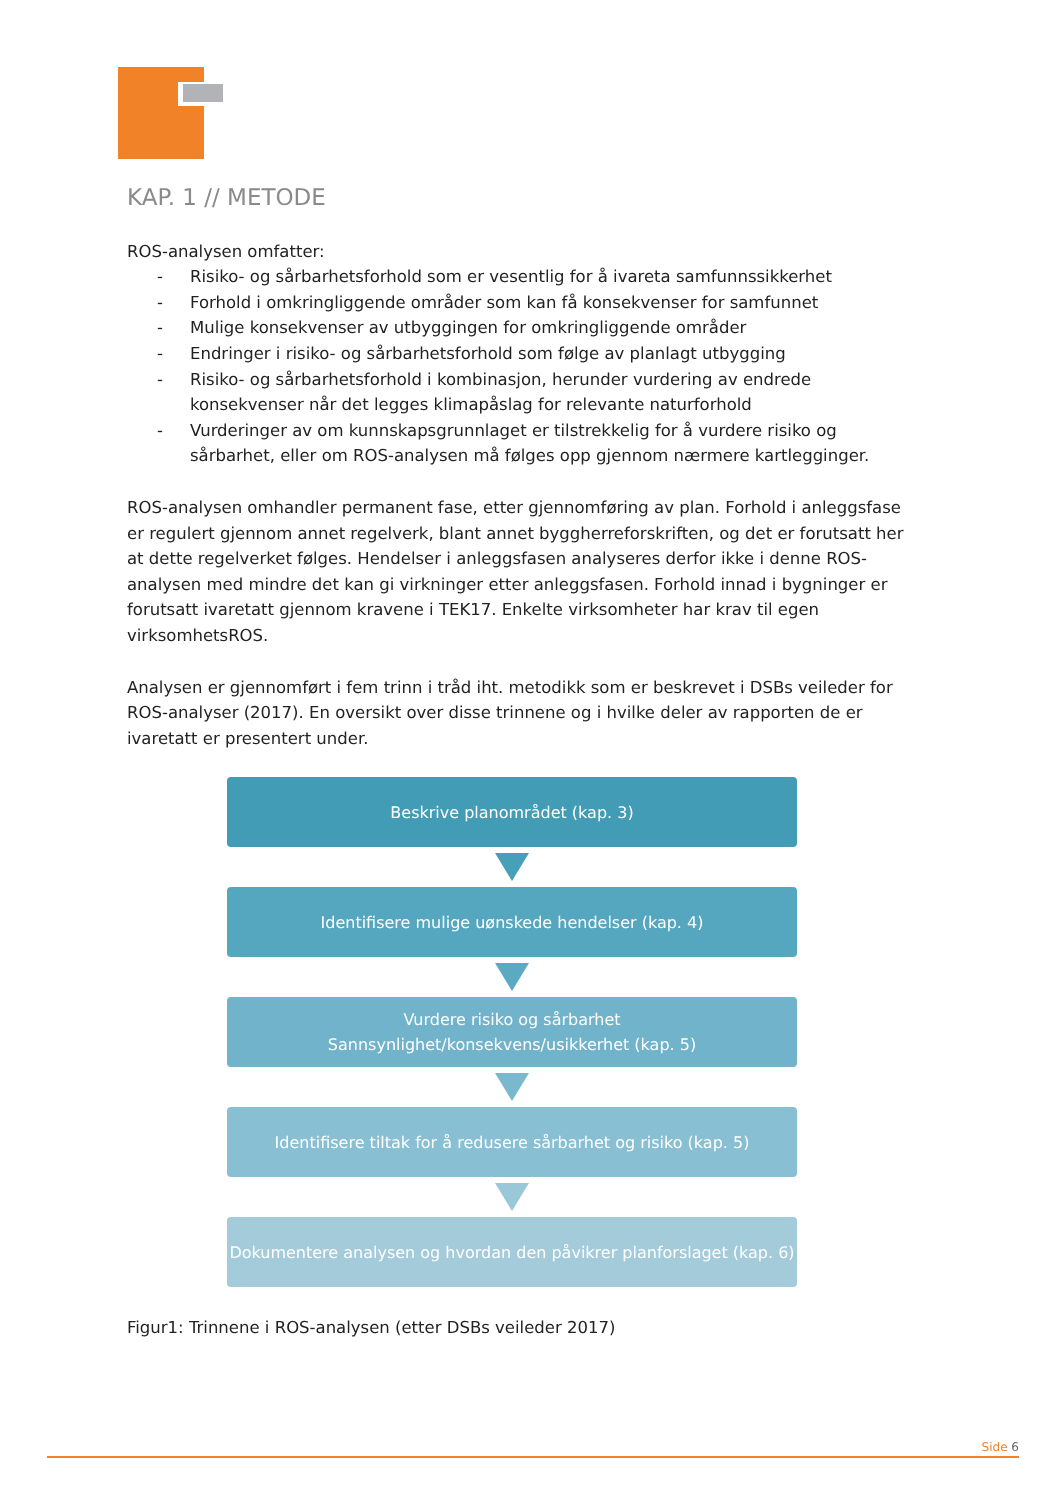KAP. 1 // METODE
ROS-analysen omfatter:
- Risiko- og sårbarhetsforhold som er vesentlig for å ivareta samfunnssikkerhet
- Forhold i omkringliggende områder som kan få konsekvenser for samfunnet
- Mulige konsekvenser av utbyggingen for omkringliggende områder
- Endringer i risiko- og sårbarhetsforhold som følge av planlagt utbygging
- Risiko- og sårbarhetsforhold i kombinasjon, herunder vurdering av endrede konsekvenser når det legges klimapåslag for relevante naturforhold
- Vurderinger av om kunnskapsgrunnlaget er tilstrekkelig for å vurdere risiko og sårbarhet, eller om ROS-analysen må følges opp gjennom nærmere kartlegginger.
ROS-analysen omhandler permanent fase, etter gjennomføring av plan. Forhold i anleggsfase er regulert gjennom annet regelverk, blant annet byggherreforskriften, og det er forutsatt her at dette regelverket følges. Hendelser i anleggsfasen analyseres derfor ikke i denne ROS-analysen med mindre det kan gi virkninger etter anleggsfasen. Forhold innad i bygninger er forutsatt ivaretatt gjennom kravene i TEK17. Enkelte virksomheter har krav til egen virksomhetsROS.
Analysen er gjennomført i fem trinn i tråd iht. metodikk som er beskrevet i DSBs veileder for ROS-analyser (2017). En oversikt over disse trinnene og i hvilke deler av rapporten de er ivaretatt er presentert under.
Beskrive planområdet (kap. 3)
Identifisere mulige uønskede hendelser (kap. 4)
Vurdere risiko og sårbarhet
Sannsynlighet/konsekvens/usikkerhet (kap. 5)
Identifisere tiltak for å redusere sårbarhet og risiko (kap. 5)
Dokumentere analysen og hvordan den påvikrer planforslaget (kap. 6)
Figur1: Trinnene i ROS-analysen (etter DSBs veileder 2017)
Side 6